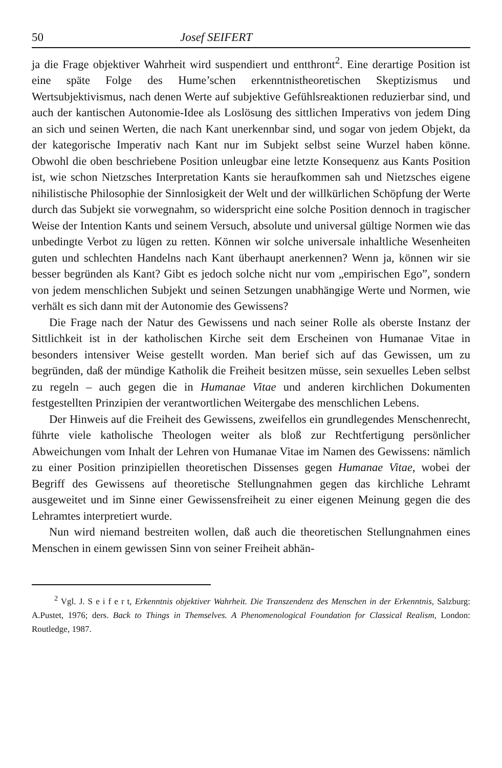50 Josef SEIFERT
ja die Frage objektiver Wahrheit wird suspendiert und entthront<sup>2</sup>. Eine derartige Position ist eine späte Folge des Hume’schen erkenntnistheoretischen Skeptizismus und Wertsubjektivismus, nach denen Werte auf subjektive Gefühlsreaktionen reduzierbar sind, und auch der kantischen Autonomie-Idee als Loslösung des sittlichen Imperativs von jedem Ding an sich und seinen Werten, die nach Kant unerkennbar sind, und sogar von jedem Objekt, da der kategorische Imperativ nach Kant nur im Subjekt selbst seine Wurzel haben könne. Obwohl die oben beschriebene Position unleugbar eine letzte Konsequenz aus Kants Position ist, wie schon Nietzsches Interpretation Kants sie heraufkommen sah und Nietzsches eigene nihilistische Philosophie der Sinnlosigkeit der Welt und der willkürlichen Schöpfung der Werte durch das Subjekt sie vorwegnahm, so widerspricht eine solche Position dennoch in tragischer Weise der Intention Kants und seinem Versuch, absolute und universal gültige Normen wie das unbedingte Verbot zu lügen zu retten. Können wir solche universale inhaltliche Wesenheiten guten und schlechten Handelns nach Kant überhaupt anerkennen? Wenn ja, können wir sie besser begründen als Kant? Gibt es jedoch solche nicht nur vom „empirischen Ego”, sondern von jedem menschlichen Subjekt und seinen Setzungen unabhängige Werte und Normen, wie verhält es sich dann mit der Autonomie des Gewissens?
Die Frage nach der Natur des Gewissens und nach seiner Rolle als oberste Instanz der Sittlichkeit ist in der katholischen Kirche seit dem Erscheinen von Humanae Vitae in besonders intensiver Weise gestellt worden. Man berief sich auf das Gewissen, um zu begründen, daß der mündige Katholik die Freiheit besitzen müsse, sein sexuelles Leben selbst zu regeln – auch gegen die in Humanae Vitae und anderen kirchlichen Dokumenten festgestellten Prinzipien der verantwortlichen Weitergabe des menschlichen Lebens.
Der Hinweis auf die Freiheit des Gewissens, zweifellos ein grundlegendes Menschenrecht, führte viele katholische Theologen weiter als bloß zur Rechtfertigung persönlicher Abweichungen vom Inhalt der Lehren von Humanae Vitae im Namen des Gewissens: nämlich zu einer Position prinzipiellen theoretischen Dissenses gegen Humanae Vitae, wobei der Begriff des Gewissens auf theoretische Stellungnahmen gegen das kirchliche Lehramt ausgeweitet und im Sinne einer Gewissensfreiheit zu einer eigenen Meinung gegen die des Lehramtes interpretiert wurde.
Nun wird niemand bestreiten wollen, daß auch die theoretischen Stellungnahmen eines Menschen in einem gewissen Sinn von seiner Freiheit abhän-
<sup>2</sup> Vgl. J. S e i f e r t, Erkenntnis objektiver Wahrheit. Die Transzendenz des Menschen in der Erkenntnis, Salzburg: A.Pustet, 1976; ders. Back to Things in Themselves. A Phenomenological Foundation for Classical Realism, London: Routledge, 1987.